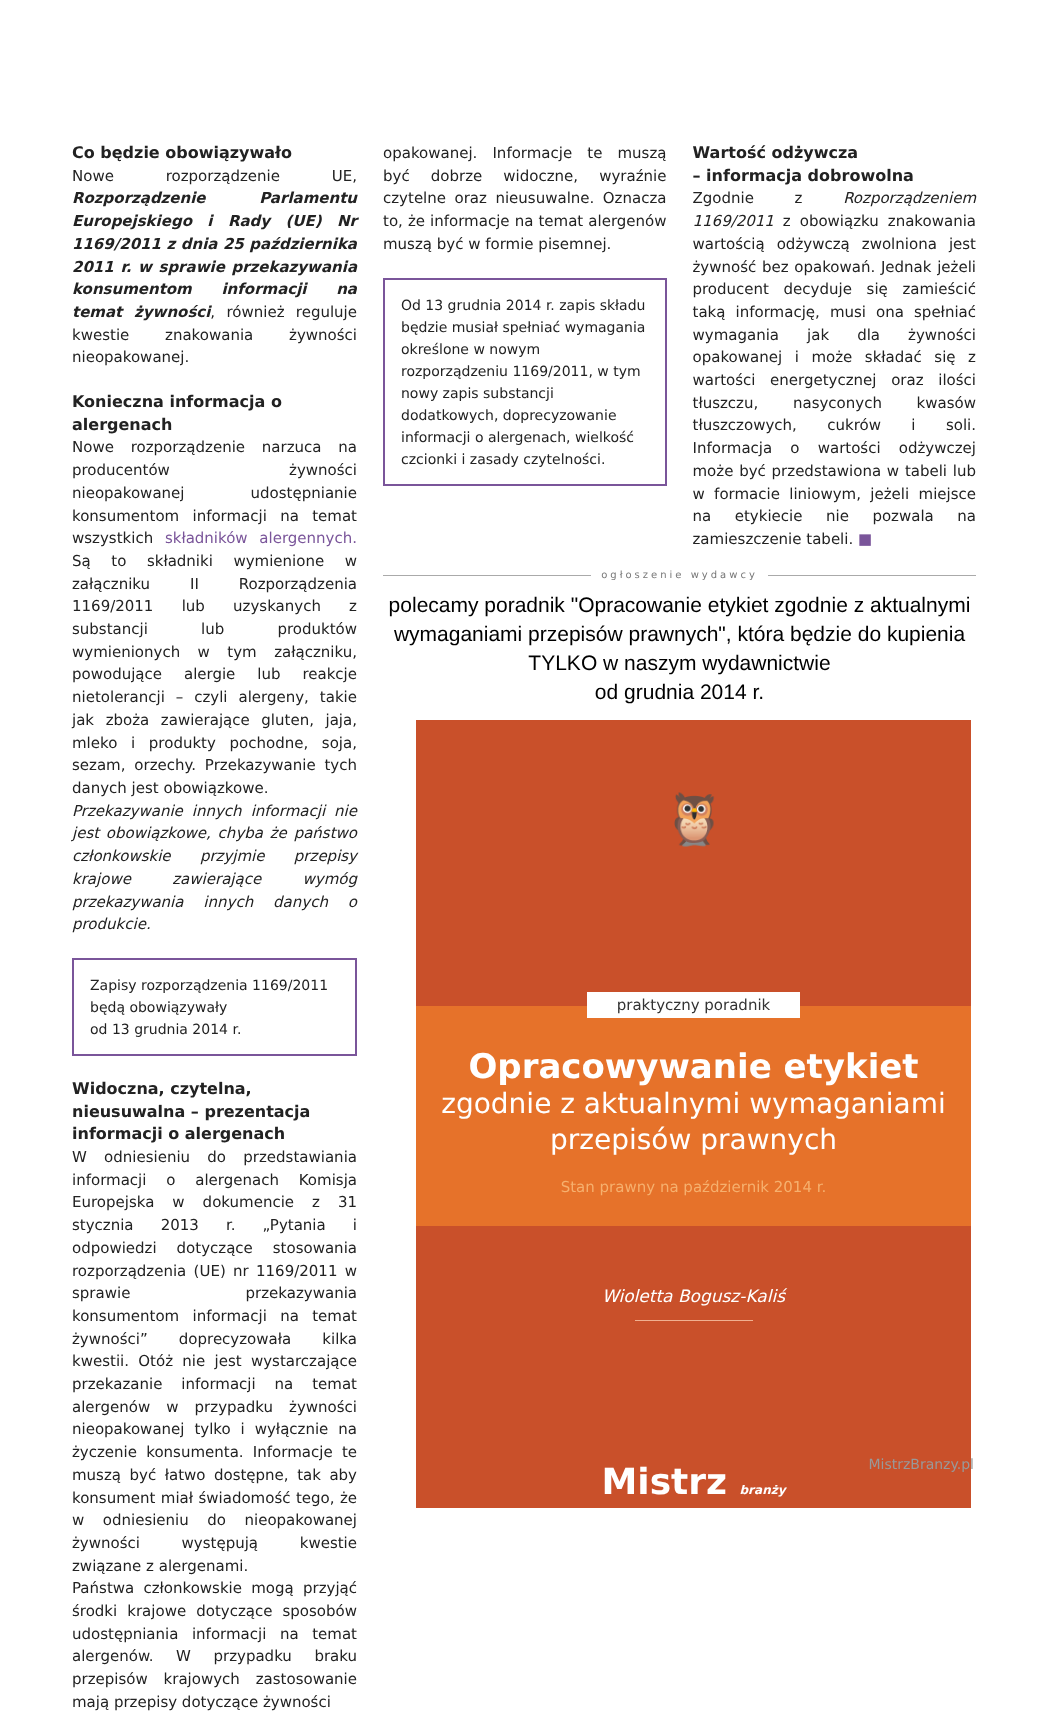Co będzie obowiązywało
Nowe rozporządzenie UE, Rozporządzenie Parlamentu Europejskiego i Rady (UE) Nr 1169/2011 z dnia 25 października 2011 r. w sprawie przekazywania konsumentom informacji na temat żywności, również reguluje kwestie znakowania żywności nieopakowanej.
Konieczna informacja o alergenach
Nowe rozporządzenie narzuca na producentów żywności nieopakowanej udostępnianie konsumentom informacji na temat wszystkich składników alergennych. Są to składniki wymienione w załączniku II Rozporządzenia 1169/2011 lub uzyskanych z substancji lub produktów wymienionych w tym załączniku, powodujące alergie lub reakcje nietolerancji – czyli alergeny, takie jak zboża zawierające gluten, jaja, mleko i produkty pochodne, soja, sezam, orzechy. Przekazywanie tych danych jest obowiązkowe.
Przekazywanie innych informacji nie jest obowiązkowe, chyba że państwo członkowskie przyjmie przepisy krajowe zawierające wymóg przekazywania innych danych o produkcie.
Zapisy rozporządzenia 1169/2011
będą obowiązywały
od 13 grudnia 2014 r.
Widoczna, czytelna, nieusuwalna – prezentacja informacji o alergenach
W odniesieniu do przedstawiania informacji o alergenach Komisja Europejska w dokumencie z 31 stycznia 2013 r. „Pytania i odpowiedzi dotyczące stosowania rozporządzenia (UE) nr 1169/2011 w sprawie przekazywania konsumentom informacji na temat żywności” doprecyzowała kilka kwestii. Otóż nie jest wystarczające przekazanie informacji na temat alergenów w przypadku żywności nieopakowanej tylko i wyłącznie na życzenie konsumenta. Informacje te muszą być łatwo dostępne, tak aby konsument miał świadomość tego, że w odniesieniu do nieopakowanej żywności występują kwestie związane z alergenami.
Państwa członkowskie mogą przyjąć środki krajowe dotyczące sposobów udostępniania informacji na temat alergenów. W przypadku braku przepisów krajowych zastosowanie mają przepisy dotyczące żywności
opakowanej. Informacje te muszą być dobrze widoczne, wyraźnie czytelne oraz nieusuwalne. Oznacza to, że informacje na temat alergenów muszą być w formie pisemnej.
Od 13 grudnia 2014 r. zapis składu będzie musiał spełniać wymagania określone w nowym rozporządzeniu 1169/2011, w tym nowy zapis substancji dodatkowych, doprecyzowanie informacji o alergenach, wielkość czcionki i zasady czytelności.
Wartość odżywcza
– informacja dobrowolna
Zgodnie z Rozporządzeniem 1169/2011 z obowiązku znakowania wartością odżywczą zwolniona jest żywność bez opakowań. Jednak jeżeli producent decyduje się zamieścić taką informację, musi ona spełniać wymagania jak dla żywności opakowanej i może składać się z wartości energetycznej oraz ilości tłuszczu, nasyconych kwasów tłuszczowych, cukrów i soli. Informacja o wartości odżywczej może być przedstawiona w tabeli lub w formacie liniowym, jeżeli miejsce na etykiecie nie pozwala na zamieszczenie tabeli. ■
ogłoszenie wydawcy
polecamy poradnik "Opracowanie etykiet zgodnie z aktualnymi wymaganiami przepisów prawnych", która będzie do kupienia TYLKO w naszym wydawnictwie
od grudnia 2014 r.
🦉
praktyczny poradnik
Opracowywanie etykiet
zgodnie z aktualnymi wymaganiami
przepisów prawnych
Stan prawny na październik 2014 r.
Wioletta Bogusz-Kaliś
Mistrz branży
MistrzBranzy.pl